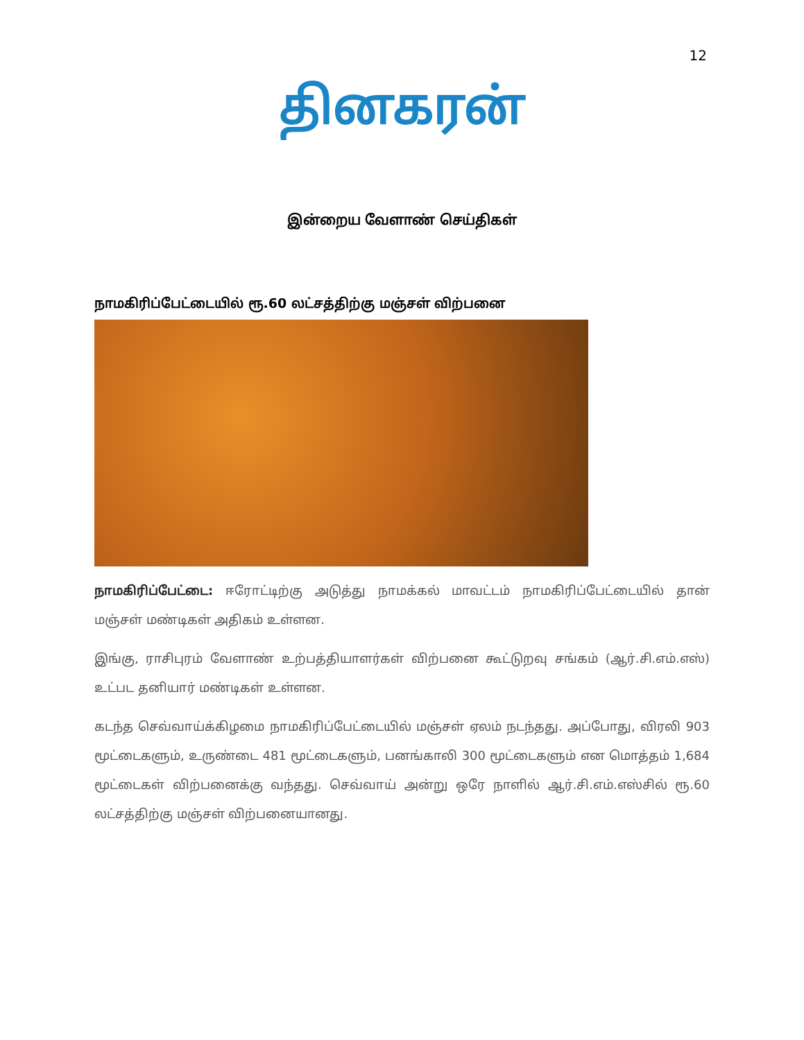12
தினகரன்
இன்றைய வேளாண் செய்திகள்
நாமகிரிப்பேட்டையில் ரூ.60 லட்சத்திற்கு மஞ்சள் விற்பனை
நாமகிரிப்பேட்டை: ஈரோட்டிற்கு அடுத்து நாமக்கல் மாவட்டம் நாமகிரிப்பேட்டையில் தான் மஞ்சள் மண்டிகள் அதிகம் உள்ளன.
இங்கு, ராசிபுரம் வேளாண் உற்பத்தியாளர்கள் விற்பனை கூட்டுறவு சங்கம் (ஆர்.சி.எம்.எஸ்) உட்பட தனியார் மண்டிகள் உள்ளன.
கடந்த செவ்வாய்க்கிழமை நாமகிரிப்பேட்டையில் மஞ்சள் ஏலம் நடந்தது. அப்போது, விரலி 903 மூட்டைகளும், உருண்டை 481 மூட்டைகளும், பனங்காலி 300 மூட்டைகளும் என மொத்தம் 1,684 மூட்டைகள் விற்பனைக்கு வந்தது. செவ்வாய் அன்று ஒரே நாளில் ஆர்.சி.எம்.எஸ்சில் ரூ.60 லட்சத்திற்கு மஞ்சள் விற்பனையானது.